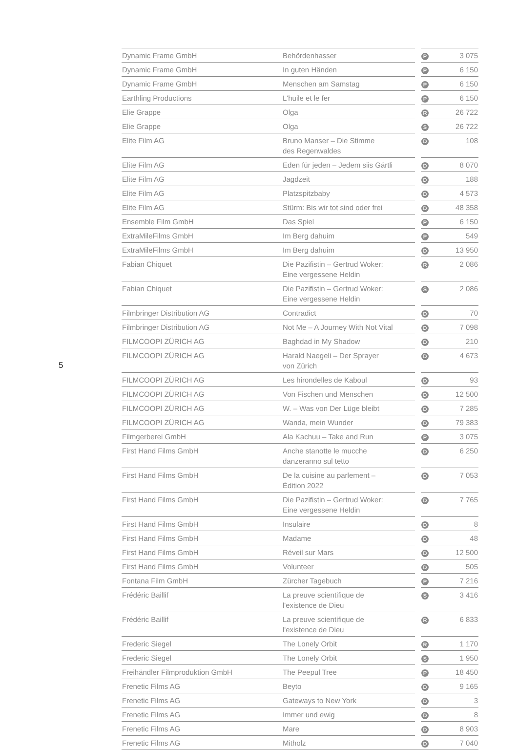5
| Dynamic Frame GmbH | Behördenhasser | | P | 3 075 |
| Dynamic Frame GmbH | In guten Händen | | P | 6 150 |
| Dynamic Frame GmbH | Menschen am Samstag | | P | 6 150 |
| Earthling Productions | L'huile et le fer | | P | 6 150 |
| Elie Grappe | Olga | | R | 26 722 |
| Elie Grappe | Olga | | S | 26 722 |
| Elite Film AG | Bruno Manser – Die Stimme des Regenwaldes | | D | 108 |
| Elite Film AG | Eden für jeden – Jedem siis Gärtli | | D | 8 070 |
| Elite Film AG | Jagdzeit | | D | 188 |
| Elite Film AG | Platzspitzbaby | | D | 4 573 |
| Elite Film AG | Stürm: Bis wir tot sind oder frei | | D | 48 358 |
| Ensemble Film GmbH | Das Spiel | | P | 6 150 |
| ExtraMileFilms GmbH | Im Berg dahuim | | P | 549 |
| ExtraMileFilms GmbH | Im Berg dahuim | | D | 13 950 |
| Fabian Chiquet | Die Pazifistin – Gertrud Woker: Eine vergessene Heldin | | R | 2 086 |
| Fabian Chiquet | Die Pazifistin – Gertrud Woker: Eine vergessene Heldin | | S | 2 086 |
| Filmbringer Distribution AG | Contradict | | D | 70 |
| Filmbringer Distribution AG | Not Me – A Journey With Not Vital | | D | 7 098 |
| FILMCOOPI ZÜRICH AG | Baghdad in My Shadow | | D | 210 |
| FILMCOOPI ZÜRICH AG | Harald Naegeli – Der Sprayer von Zürich | | D | 4 673 |
| FILMCOOPI ZÜRICH AG | Les hirondelles de Kaboul | | D | 93 |
| FILMCOOPI ZÜRICH AG | Von Fischen und Menschen | | D | 12 500 |
| FILMCOOPI ZÜRICH AG | W. – Was von Der Lüge bleibt | | D | 7 285 |
| FILMCOOPI ZÜRICH AG | Wanda, mein Wunder | | D | 79 383 |
| Filmgerberei GmbH | Ala Kachuu – Take and Run | | P | 3 075 |
| First Hand Films GmbH | Anche stanotte le mucche danzeranno sul tetto | | D | 6 250 |
| First Hand Films GmbH | De la cuisine au parlement – Édition 2022 | | D | 7 053 |
| First Hand Films GmbH | Die Pazifistin – Gertrud Woker: Eine vergessene Heldin | | D | 7 765 |
| First Hand Films GmbH | Insulaire | | D | 8 |
| First Hand Films GmbH | Madame | | D | 48 |
| First Hand Films GmbH | Réveil sur Mars | | D | 12 500 |
| First Hand Films GmbH | Volunteer | | D | 505 |
| Fontana Film GmbH | Zürcher Tagebuch | | P | 7 216 |
| Frédéric Baillif | La preuve scientifique de l'existence de Dieu | | S | 3 416 |
| Frédéric Baillif | La preuve scientifique de l'existence de Dieu | | R | 6 833 |
| Frederic Siegel | The Lonely Orbit | | R | 1 170 |
| Frederic Siegel | The Lonely Orbit | | S | 1 950 |
| Freihändler Filmproduktion GmbH | The Peepul Tree | | P | 18 450 |
| Frenetic Films AG | Beyto | | D | 9 165 |
| Frenetic Films AG | Gateways to New York | | D | 3 |
| Frenetic Films AG | Immer und ewig | | D | 8 |
| Frenetic Films AG | Mare | | D | 8 903 |
| Frenetic Films AG | Mitholz | | D | 7 040 |